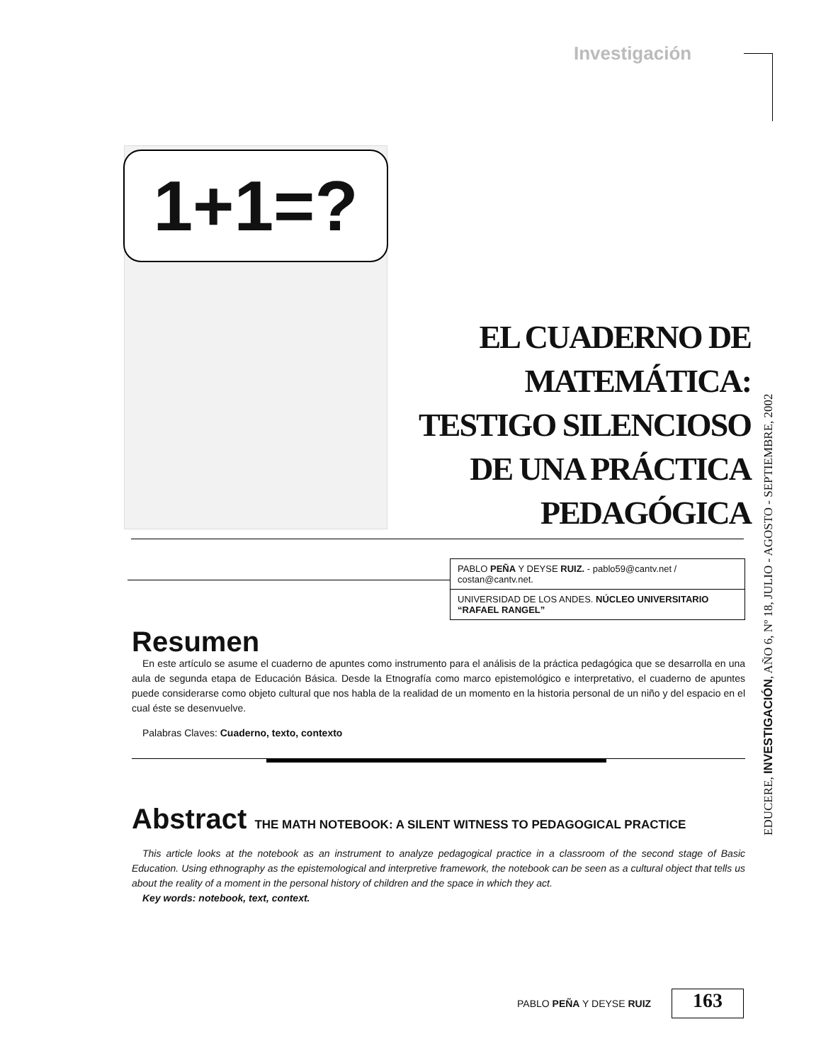Investigación
1+1=?
EL CUADERNO DE MATEMÁTICA:
TESTIGO SILENCIOSO
DE UNA PRÁCTICA PEDAGÓGICA
PABLO PEÑA Y DEYSE RUIZ. - pablo59@cantv.net / costan@cantv.net.
UNIVERSIDAD DE LOS ANDES. NÚCLEO UNIVERSITARIO “RAFAEL RANGEL”
Resumen
En este artículo se asume el cuaderno de apuntes como instrumento para el análisis de la práctica pedagógica que se desarrolla en una aula de segunda etapa de Educación Básica. Desde la Etnografía como marco epistemológico e interpretativo, el cuaderno de apuntes puede considerarse como objeto cultural que nos habla de la realidad de un momento en la historia personal de un niño y del espacio en el cual éste se desenvuelve.
Palabras Claves: Cuaderno, texto, contexto
Abstract THE MATH NOTEBOOK: A SILENT WITNESS TO PEDAGOGICAL PRACTICE
This article looks at the notebook as an instrument to analyze pedagogical practice in a classroom of the second stage of Basic Education. Using ethnography as the epistemological and interpretive framework, the notebook can be seen as a cultural object that tells us about the reality of a moment in the personal history of children and the space in which they act.
Key words: notebook, text, context.
EDUCERE, INVESTIGACIÓN, AÑO 6, Nº 18, JULIO - AGOSTO - SEPTIEMBRE, 2002
PABLO PEÑA Y DEYSE RUIZ 163